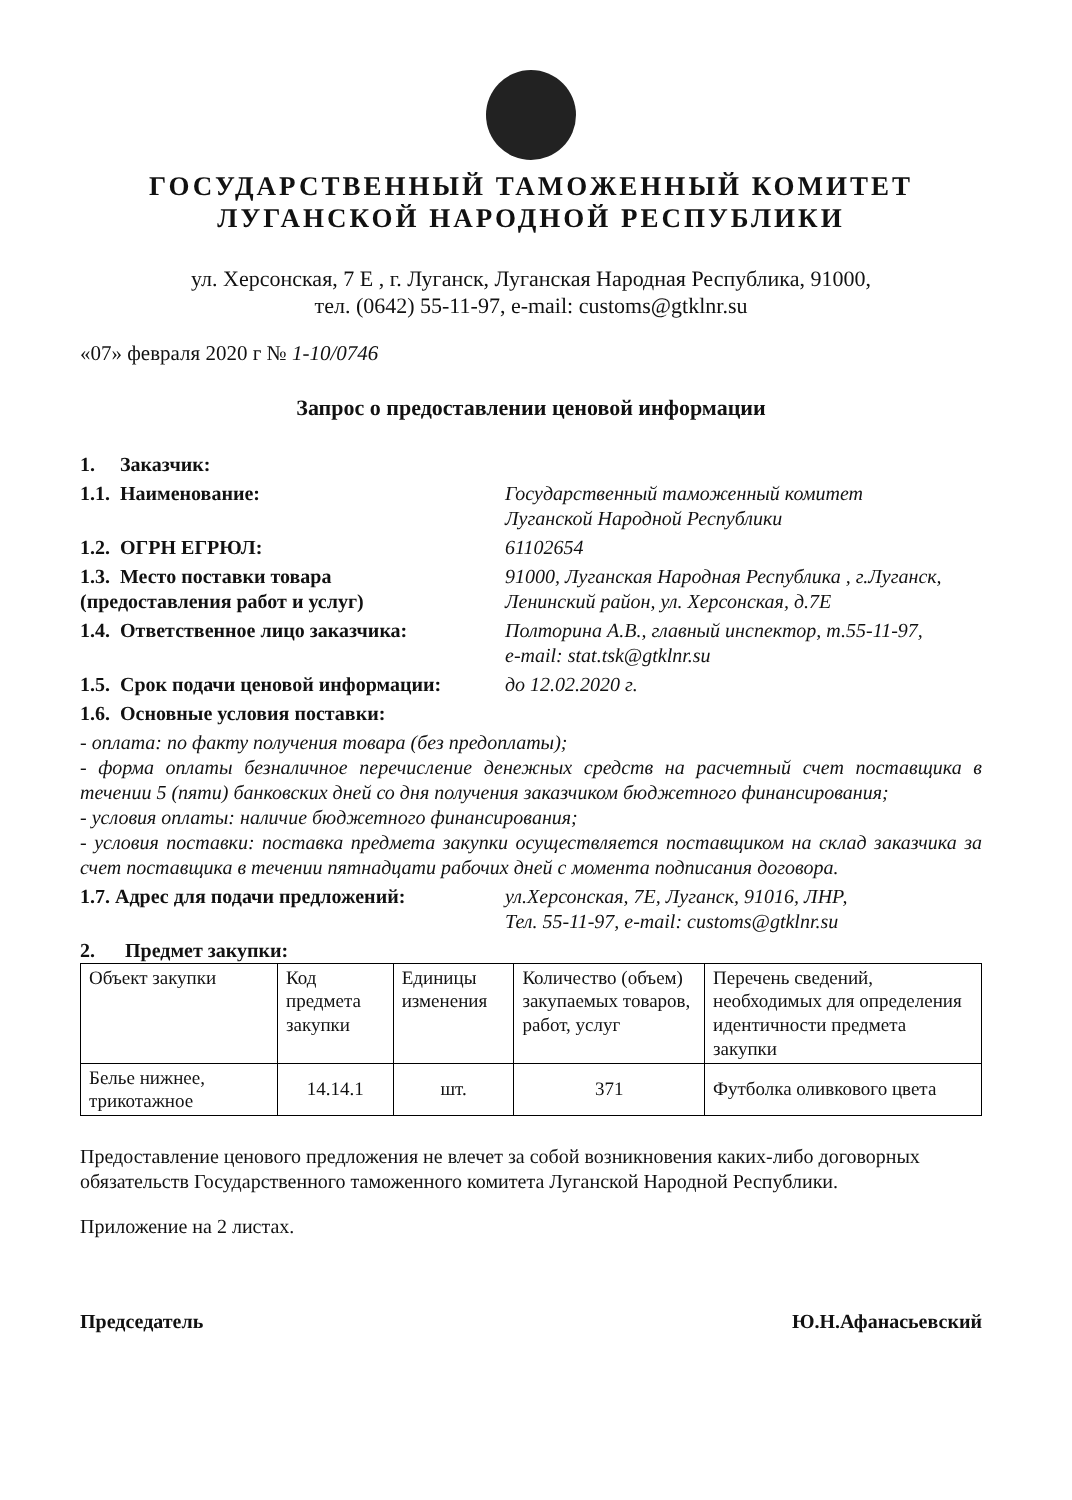ГОСУДАРСТВЕННЫЙ ТАМОЖЕННЫЙ КОМИТЕТ
ЛУГАНСКОЙ НАРОДНОЙ РЕСПУБЛИКИ
ул. Херсонская, 7 Е , г. Луганск, Луганская Народная Республика, 91000,
тел. (0642) 55-11-97, e-mail: customs@gtklnr.su
«07» февраля 2020 г № 1-10/0746
Запрос о предоставлении ценовой информации
1. Заказчик:
1.1. Наименование: Государственный таможенный комитет
Луганской Народной Республики
1.2. ОГРН ЕГРЮЛ: 61102654
1.3. Место поставки товара
(предоставления работ и услуг)
91000, Луганская Народная Республика , г.Луганск,
Ленинский район, ул. Херсонская, д.7Е
1.4. Ответственное лицо заказчика: Полторина А.В., главный инспектор, т.55-11-97,
e-mail: stat.tsk@gtklnr.su
1.5. Срок подачи ценовой информации:
до 12.02.2020 г.
1.6. Основные условия поставки:
- оплата: по факту получения товара (без предоплаты);
- форма оплаты безналичное перечисление денежных средств на расчетный счет поставщика в течении 5 (пяти) банковских дней со дня получения заказчиком бюджетного финансирования;
- условия оплаты: наличие бюджетного финансирования;
- условия поставки: поставка предмета закупки осуществляется поставщиком на склад заказчика за счет поставщика в течении пятнадцати рабочих дней с момента подписания договора.
1.7. Адрес для подачи предложений: ул.Херсонская, 7Е, Луганск, 91016, ЛНР,
Тел. 55-11-97, e-mail: customs@gtklnr.su
2. Предмет закупки:
| Объект закупки | Код предмета закупки | Единицы изменения | Количество (объем) закупаемых товаров, работ, услуг | Перечень сведений, необходимых для определения идентичности предмета закупки |
| Белье нижнее, трикотажное | 14.14.1 | шт. | 371 | Футболка оливкового цвета |
Предоставление ценового предложения не влечет за собой возникновения каких-либо договорных обязательств Государственного таможенного комитета Луганской Народной Республики.
Приложение на 2 листах.
Председатель Ю.Н.Афанасьевский